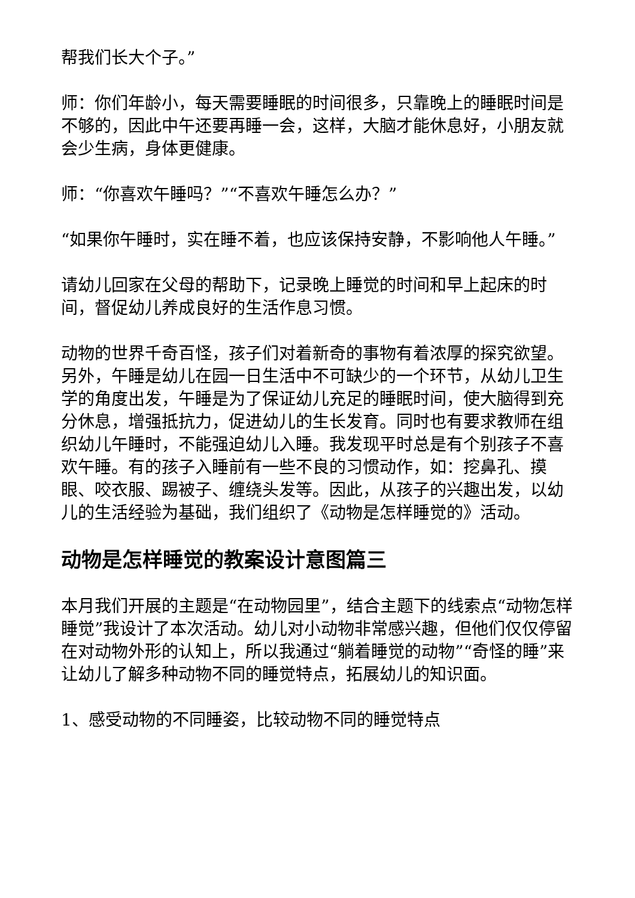帮我们长大个子。”
师：你们年龄小，每天需要睡眠的时间很多，只靠晚上的睡眠时间是不够的，因此中午还要再睡一会，这样，大脑才能休息好，小朋友就会少生病，身体更健康。
师：“你喜欢午睡吗？”“不喜欢午睡怎么办？”
“如果你午睡时，实在睡不着，也应该保持安静，不影响他人午睡。”
请幼儿回家在父母的帮助下，记录晚上睡觉的时间和早上起床的时间，督促幼儿养成良好的生活作息习惯。
动物的世界千奇百怪，孩子们对着新奇的事物有着浓厚的探究欲望。另外，午睡是幼儿在园一日生活中不可缺少的一个环节，从幼儿卫生学的角度出发，午睡是为了保证幼儿充足的睡眠时间，使大脑得到充分休息，增强抵抗力，促进幼儿的生长发育。同时也有要求教师在组织幼儿午睡时，不能强迫幼儿入睡。我发现平时总是有个别孩子不喜欢午睡。有的孩子入睡前有一些不良的习惯动作，如：挖鼻孔、摸眼、咬衣服、踢被子、缠绕头发等。因此，从孩子的兴趣出发，以幼儿的生活经验为基础，我们组织了《动物是怎样睡觉的》活动。
动物是怎样睡觉的教案设计意图篇三
本月我们开展的主题是“在动物园里”，结合主题下的线索点“动物怎样睡觉”我设计了本次活动。幼儿对小动物非常感兴趣，但他们仅仅停留在对动物外形的认知上，所以我通过“躺着睡觉的动物”“奇怪的睡”来让幼儿了解多种动物不同的睡觉特点，拓展幼儿的知识面。
1、感受动物的不同睡姿，比较动物不同的睡觉特点